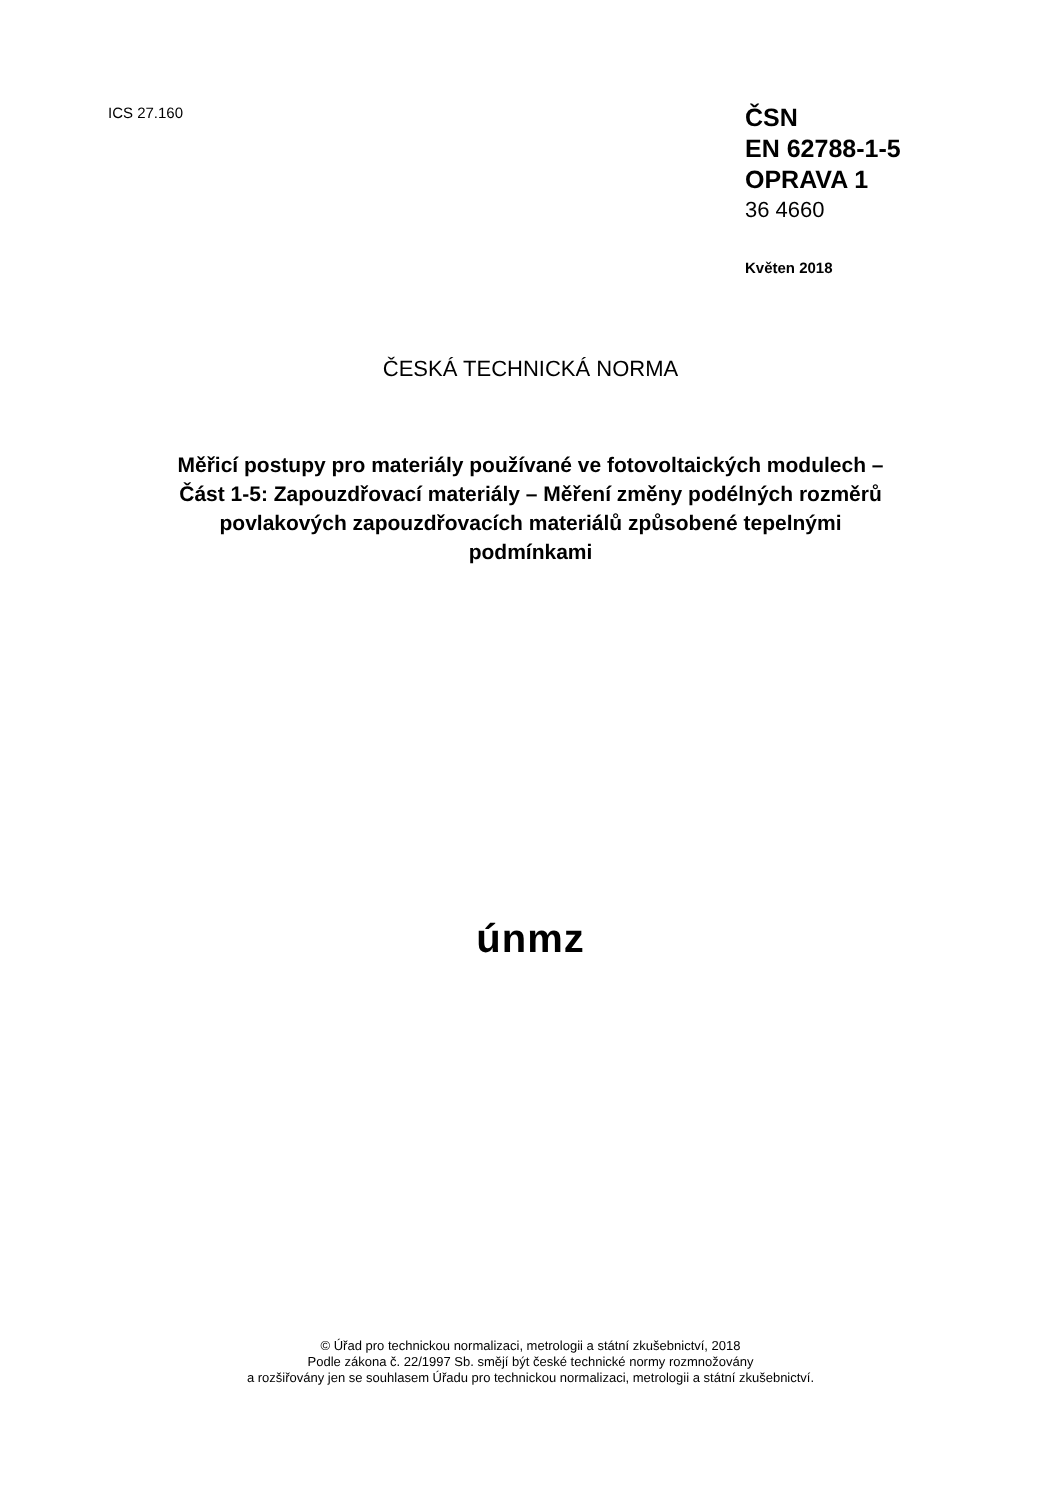ICS 27.160
ČSN
EN 62788-1-5
OPRAVA 1
36 4660
Květen 2018
ČESKÁ TECHNICKÁ NORMA
Měřicí postupy pro materiály používané ve fotovoltaických modulech –
Část 1-5: Zapouzdřovací materiály – Měření změny podélných rozměrů
povlakových zapouzdřovacích materiálů způsobené tepelnými
podmínkami
únmz
© Úřad pro technickou normalizaci, metrologii a státní zkušebnictví, 2018
Podle zákona č. 22/1997 Sb. smějí být české technické normy rozmnožovány
a rozšiřovány jen se souhlasem Úřadu pro technickou normalizaci, metrologii a státní zkušebnictví.